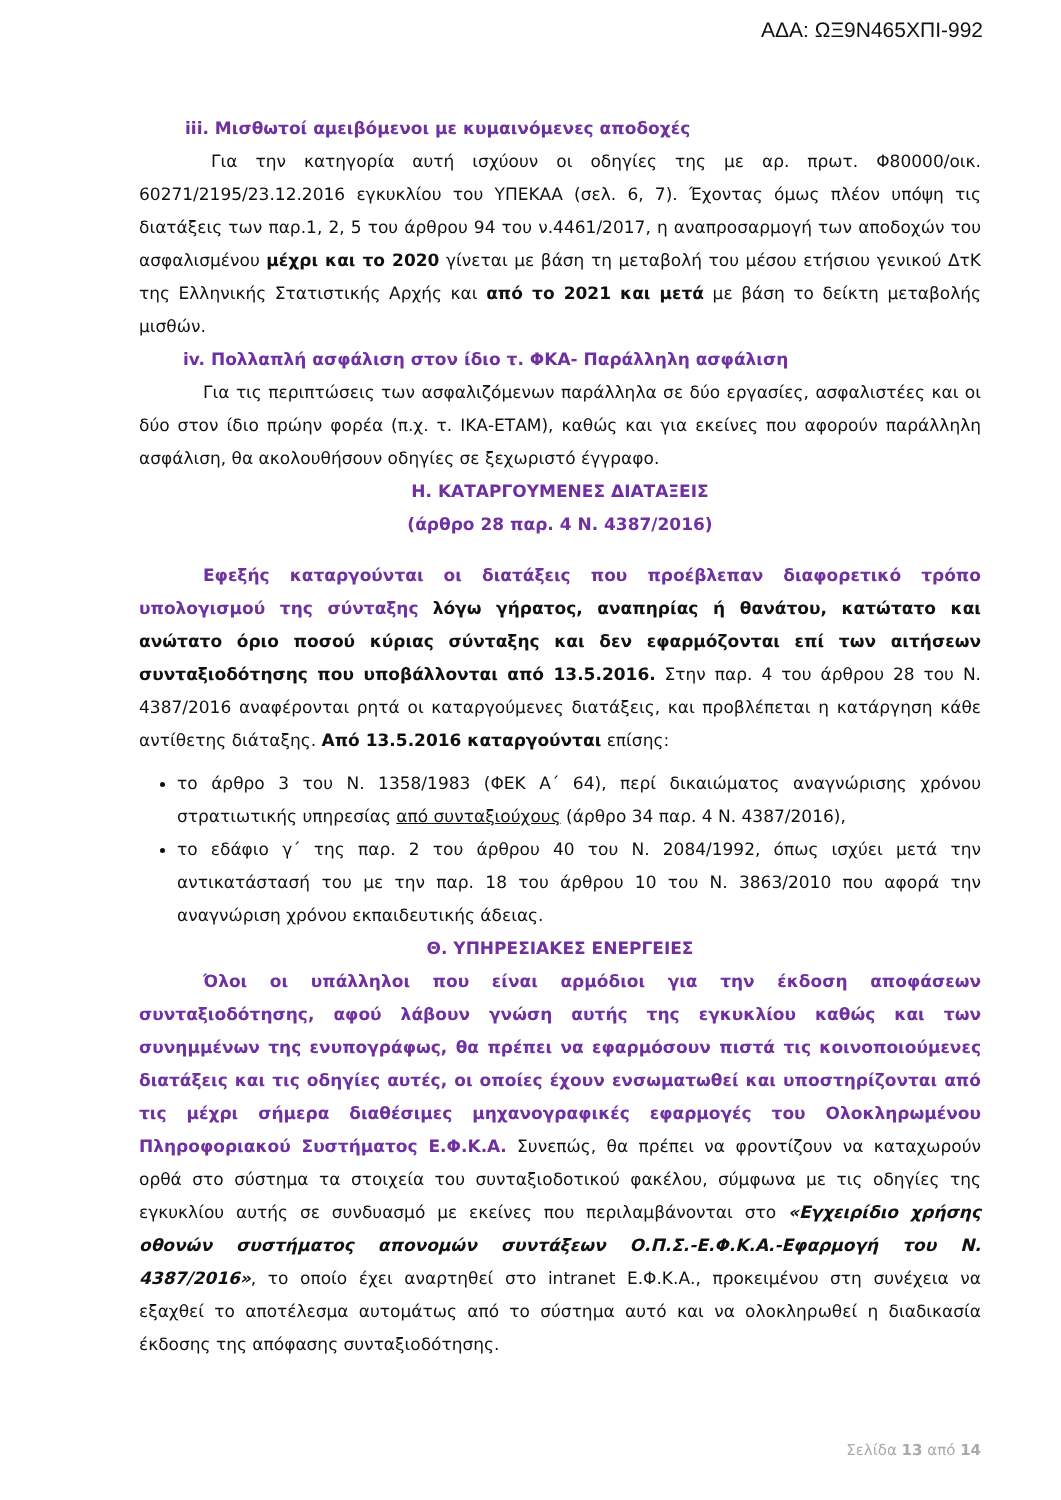ΑΔΑ: ΩΞ9Ν465ΧΠΙ-992
iii. Μισθωτοί αμειβόμενοι με κυμαινόμενες αποδοχές
Για την κατηγορία αυτή ισχύουν οι οδηγίες της με αρ. πρωτ. Φ80000/οικ. 60271/2195/23.12.2016 εγκυκλίου του ΥΠΕΚΑΑ (σελ. 6, 7). Έχοντας όμως πλέον υπόψη τις διατάξεις των παρ.1, 2, 5 του άρθρου 94 του ν.4461/2017, η αναπροσαρμογή των αποδοχών του ασφαλισμένου μέχρι και το 2020 γίνεται με βάση τη μεταβολή του μέσου ετήσιου γενικού ΔτΚ της Ελληνικής Στατιστικής Αρχής και από το 2021 και μετά με βάση το δείκτη μεταβολής μισθών.
iv. Πολλαπλή ασφάλιση στον ίδιο τ. ΦΚΑ- Παράλληλη ασφάλιση
Για τις περιπτώσεις των ασφαλιζόμενων παράλληλα σε δύο εργασίες, ασφαλιστέες και οι δύο στον ίδιο πρώην φορέα (π.χ. τ. ΙΚΑ-ΕΤΑΜ), καθώς και για εκείνες που αφορούν παράλληλη ασφάλιση, θα ακολουθήσουν οδηγίες σε ξεχωριστό έγγραφο.
Η. ΚΑΤΑΡΓΟΥΜΕΝΕΣ ΔΙΑΤΑΞΕΙΣ
(άρθρο 28 παρ. 4 Ν. 4387/2016)
Εφεξής καταργούνται οι διατάξεις που προέβλεπαν διαφορετικό τρόπο υπολογισμού της σύνταξης λόγω γήρατος, αναπηρίας ή θανάτου, κατώτατο και ανώτατο όριο ποσού κύριας σύνταξης και δεν εφαρμόζονται επί των αιτήσεων συνταξιοδότησης που υποβάλλονται από 13.5.2016. Στην παρ. 4 του άρθρου 28 του Ν. 4387/2016 αναφέρονται ρητά οι καταργούμενες διατάξεις, και προβλέπεται η κατάργηση κάθε αντίθετης διάταξης. Από 13.5.2016 καταργούνται επίσης:
το άρθρο 3 του Ν. 1358/1983 (ΦΕΚ Α΄ 64), περί δικαιώματος αναγνώρισης χρόνου στρατιωτικής υπηρεσίας από συνταξιούχους (άρθρο 34 παρ. 4 Ν. 4387/2016),
το εδάφιο γ΄ της παρ. 2 του άρθρου 40 του Ν. 2084/1992, όπως ισχύει μετά την αντικατάστασή του με την παρ. 18 του άρθρου 10 του Ν. 3863/2010 που αφορά την αναγνώριση χρόνου εκπαιδευτικής άδειας.
Θ. ΥΠΗΡΕΣΙΑΚΕΣ ΕΝΕΡΓΕΙΕΣ
Όλοι οι υπάλληλοι που είναι αρμόδιοι για την έκδοση αποφάσεων συνταξιοδότησης, αφού λάβουν γνώση αυτής της εγκυκλίου καθώς και των συνημμένων της ενυπογράφως, θα πρέπει να εφαρμόσουν πιστά τις κοινοποιούμενες διατάξεις και τις οδηγίες αυτές, οι οποίες έχουν ενσωματωθεί και υποστηρίζονται από τις μέχρι σήμερα διαθέσιμες μηχανογραφικές εφαρμογές του Ολοκληρωμένου Πληροφοριακού Συστήματος Ε.Φ.Κ.Α. Συνεπώς, θα πρέπει να φροντίζουν να καταχωρούν ορθά στο σύστημα τα στοιχεία του συνταξιοδοτικού φακέλου, σύμφωνα με τις οδηγίες της εγκυκλίου αυτής σε συνδυασμό με εκείνες που περιλαμβάνονται στο «Εγχειρίδιο χρήσης οθονών συστήματος απονομών συντάξεων Ο.Π.Σ.-Ε.Φ.Κ.Α.-Εφαρμογή του Ν. 4387/2016», το οποίο έχει αναρτηθεί στο intranet Ε.Φ.Κ.Α., προκειμένου στη συνέχεια να εξαχθεί το αποτέλεσμα αυτομάτως από το σύστημα αυτό και να ολοκληρωθεί η διαδικασία έκδοσης της απόφασης συνταξιοδότησης.
Σελίδα 13 από 14